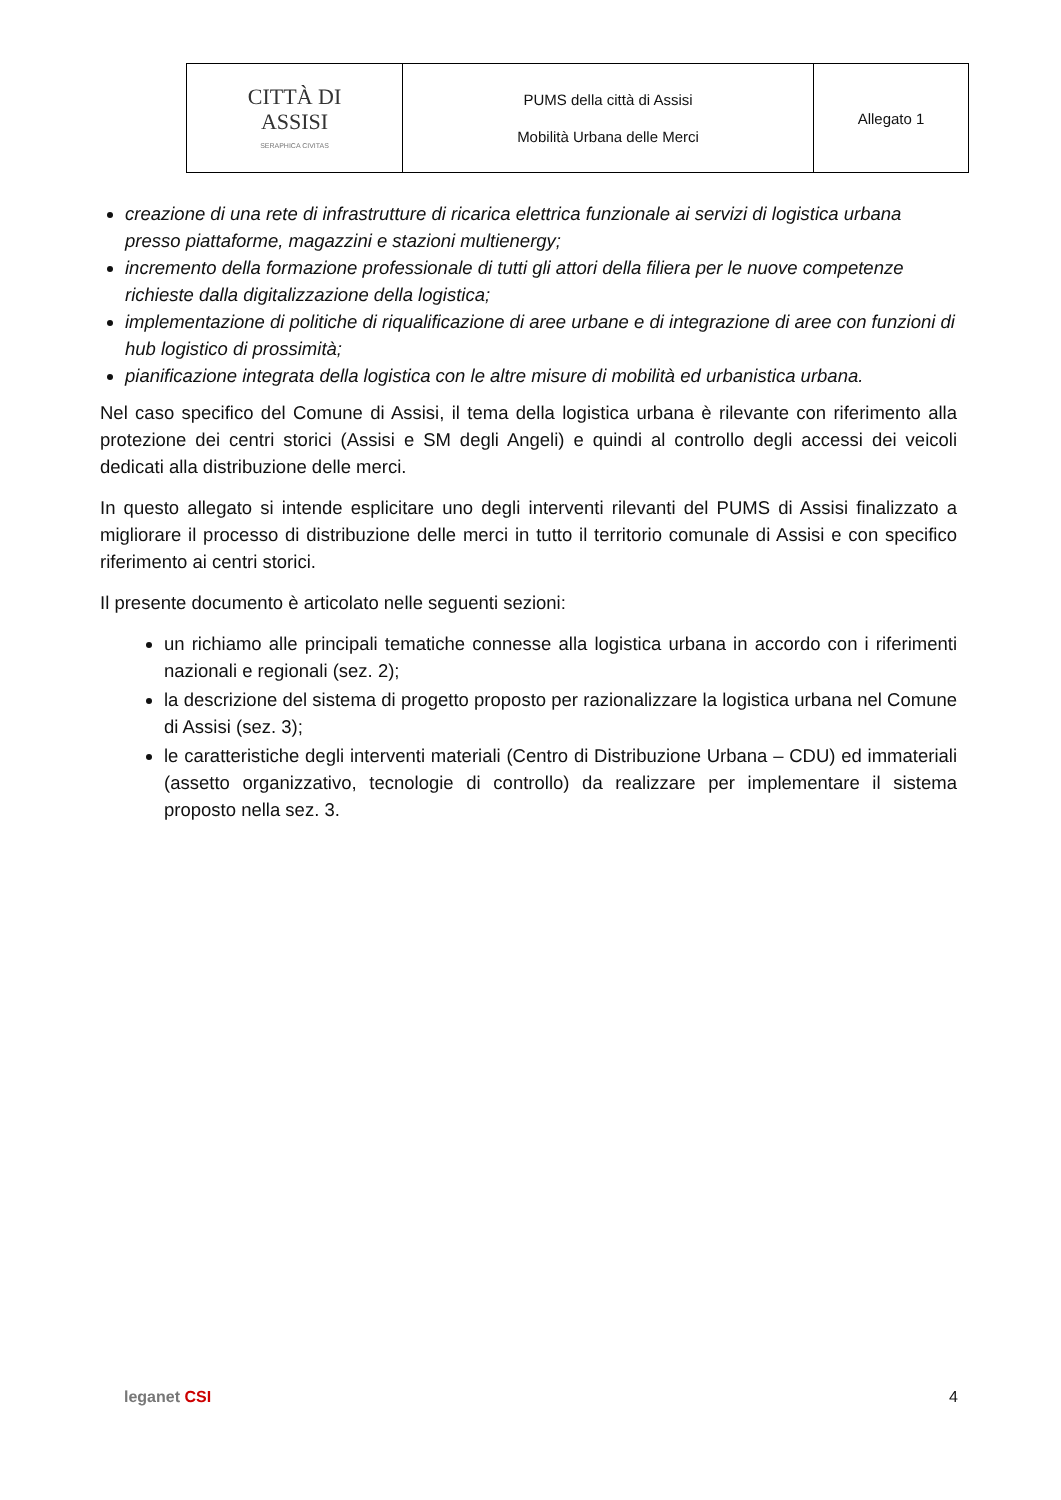| CITTÀ DI ASSISI SERAPHICA CIVITAS | PUMS della città di Assisi Mobilità Urbana delle Merci | Allegato 1 |
creazione di una rete di infrastrutture di ricarica elettrica funzionale ai servizi di logistica urbana presso piattaforme, magazzini e stazioni multienergy;
incremento della formazione professionale di tutti gli attori della filiera per le nuove competenze richieste dalla digitalizzazione della logistica;
implementazione di politiche di riqualificazione di aree urbane e di integrazione di aree con funzioni di hub logistico di prossimità;
pianificazione integrata della logistica con le altre misure di mobilità ed urbanistica urbana.
Nel caso specifico del Comune di Assisi, il tema della logistica urbana è rilevante con riferimento alla protezione dei centri storici (Assisi e SM degli Angeli) e quindi al controllo degli accessi dei veicoli dedicati alla distribuzione delle merci.
In questo allegato si intende esplicitare uno degli interventi rilevanti del PUMS di Assisi finalizzato a migliorare il processo di distribuzione delle merci in tutto il territorio comunale di Assisi e con specifico riferimento ai centri storici.
Il presente documento è articolato nelle seguenti sezioni:
un richiamo alle principali tematiche connesse alla logistica urbana in accordo con i riferimenti nazionali e regionali (sez. 2);
la descrizione del sistema di progetto proposto per razionalizzare la logistica urbana nel Comune di Assisi (sez. 3);
le caratteristiche degli interventi materiali (Centro di Distribuzione Urbana – CDU) ed immateriali (assetto organizzativo, tecnologie di controllo) da realizzare per implementare il sistema proposto nella sez. 3.
leganet CSI 4